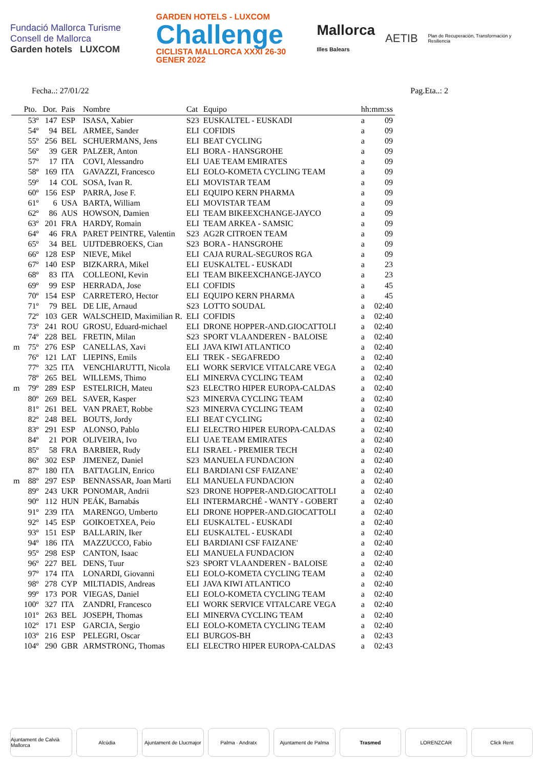Fundació Mallorca Turisme
Consell de Mallorca
Garden hotels LUXCOM
GARDEN HOTELS - LUXCOM
Challenge
CICLISTA MALLORCA XXXI 26-30 GENER 2022
Mallorca
Illes Balears
AETIB
Plan de Recuperación, Transformación y Resiliencia
Fecha..: 27/01/22 Pag.Eta..: 2
| | Pto. | Dor. | Pais | Nombre | Cat | Equipo | hh:mm:ss | |
| --- | --- | --- | --- | --- | --- | --- | --- | --- |
| | 53º | 147 | ESP | ISASA, Xabier | S23 | EUSKALTEL - EUSKADI | a | 09 |
| | 54º | 94 | BEL | ARMEE, Sander | ELI | COFIDIS | a | 09 |
| | 55º | 256 | BEL | SCHUERMANS, Jens | ELI | BEAT CYCLING | a | 09 |
| | 56º | 39 | GER | PALZER, Anton | ELI | BORA - HANSGROHE | a | 09 |
| | 57º | 17 | ITA | COVI, Alessandro | ELI | UAE TEAM EMIRATES | a | 09 |
| | 58º | 169 | ITA | GAVAZZI, Francesco | ELI | EOLO-KOMETA CYCLING TEAM | a | 09 |
| | 59º | 14 | COL | SOSA, Ivan R. | ELI | MOVISTAR TEAM | a | 09 |
| | 60º | 156 | ESP | PARRA, Jose F. | ELI | EQUIPO KERN PHARMA | a | 09 |
| | 61º | 6 | USA | BARTA, William | ELI | MOVISTAR TEAM | a | 09 |
| | 62º | 86 | AUS | HOWSON, Damien | ELI | TEAM BIKEEXCHANGE-JAYCO | a | 09 |
| | 63º | 201 | FRA | HARDY, Romain | ELI | TEAM ARKEA - SAMSIC | a | 09 |
| | 64º | 46 | FRA | PARET PEINTRE, Valentin | S23 | AG2R CITROEN TEAM | a | 09 |
| | 65º | 34 | BEL | UIJTDEBROEKS, Cian | S23 | BORA - HANSGROHE | a | 09 |
| | 66º | 128 | ESP | NIEVE, Mikel | ELI | CAJA RURAL-SEGUROS RGA | a | 09 |
| | 67º | 140 | ESP | BIZKARRA, Mikel | ELI | EUSKALTEL - EUSKADI | a | 23 |
| | 68º | 83 | ITA | COLLEONI, Kevin | ELI | TEAM BIKEEXCHANGE-JAYCO | a | 23 |
| | 69º | 99 | ESP | HERRADA, Jose | ELI | COFIDIS | a | 45 |
| | 70º | 154 | ESP | CARRETERO, Hector | ELI | EQUIPO KERN PHARMA | a | 45 |
| | 71º | 79 | BEL | DE LIE, Arnaud | S23 | LOTTO SOUDAL | a | 02:40 |
| | 72º | 103 | GER | WALSCHEID, Maximilian R. | ELI | COFIDIS | a | 02:40 |
| | 73º | 241 | ROU | GROSU, Eduard-michael | ELI | DRONE HOPPER-AND.GIOCATTOLI | a | 02:40 |
| | 74º | 228 | BEL | FRETIN, Milan | S23 | SPORT VLAANDEREN - BALOISE | a | 02:40 |
| m | 75º | 276 | ESP | CANELLAS, Xavi | ELI | JAVA KIWI ATLANTICO | a | 02:40 |
| | 76º | 121 | LAT | LIEPINS, Emils | ELI | TREK - SEGAFREDO | a | 02:40 |
| | 77º | 325 | ITA | VENCHIARUTTI, Nicola | ELI | WORK SERVICE VITALCARE VEGA | a | 02:40 |
| | 78º | 265 | BEL | WILLEMS, Thimo | ELI | MINERVA CYCLING TEAM | a | 02:40 |
| m | 79º | 289 | ESP | ESTELRICH, Mateu | S23 | ELECTRO HIPER EUROPA-CALDAS | a | 02:40 |
| | 80º | 269 | BEL | SAVER, Kasper | S23 | MINERVA CYCLING TEAM | a | 02:40 |
| | 81º | 261 | BEL | VAN PRAET, Robbe | S23 | MINERVA CYCLING TEAM | a | 02:40 |
| | 82º | 248 | BEL | BOUTS, Jordy | ELI | BEAT CYCLING | a | 02:40 |
| | 83º | 291 | ESP | ALONSO, Pablo | ELI | ELECTRO HIPER EUROPA-CALDAS | a | 02:40 |
| | 84º | 21 | POR | OLIVEIRA, Ivo | ELI | UAE TEAM EMIRATES | a | 02:40 |
| | 85º | 58 | FRA | BARBIER, Rudy | ELI | ISRAEL - PREMIER TECH | a | 02:40 |
| | 86º | 302 | ESP | JIMENEZ, Daniel | S23 | MANUELA FUNDACION | a | 02:40 |
| | 87º | 180 | ITA | BATTAGLIN, Enrico | ELI | BARDIANI CSF FAIZANE' | a | 02:40 |
| m | 88º | 297 | ESP | BENNASSAR, Joan Marti | ELI | MANUELA FUNDACION | a | 02:40 |
| | 89º | 243 | UKR | PONOMAR, Andrii | S23 | DRONE HOPPER-AND.GIOCATTOLI | a | 02:40 |
| | 90º | 112 | HUN | PEÁK, Barnabás | ELI | INTERMARCHÉ - WANTY - GOBERT | a | 02:40 |
| | 91º | 239 | ITA | MARENGO, Umberto | ELI | DRONE HOPPER-AND.GIOCATTOLI | a | 02:40 |
| | 92º | 145 | ESP | GOIKOETXEA, Peio | ELI | EUSKALTEL - EUSKADI | a | 02:40 |
| | 93º | 151 | ESP | BALLARIN, Iker | ELI | EUSKALTEL - EUSKADI | a | 02:40 |
| | 94º | 186 | ITA | MAZZUCCO, Fabio | ELI | BARDIANI CSF FAIZANE' | a | 02:40 |
| | 95º | 298 | ESP | CANTON, Isaac | ELI | MANUELA FUNDACION | a | 02:40 |
| | 96º | 227 | BEL | DENS, Tuur | S23 | SPORT VLAANDEREN - BALOISE | a | 02:40 |
| | 97º | 174 | ITA | LONARDI, Giovanni | ELI | EOLO-KOMETA CYCLING TEAM | a | 02:40 |
| | 98º | 278 | CYP | MILTIADIS, Andreas | ELI | JAVA KIWI ATLANTICO | a | 02:40 |
| | 99º | 173 | POR | VIEGAS, Daniel | ELI | EOLO-KOMETA CYCLING TEAM | a | 02:40 |
| | 100º | 327 | ITA | ZANDRI, Francesco | ELI | WORK SERVICE VITALCARE VEGA | a | 02:40 |
| | 101º | 263 | BEL | JOSEPH, Thomas | ELI | MINERVA CYCLING TEAM | a | 02:40 |
| | 102º | 171 | ESP | GARCIA, Sergio | ELI | EOLO-KOMETA CYCLING TEAM | a | 02:40 |
| | 103º | 216 | ESP | PELEGRI, Oscar | ELI | BURGOS-BH | a | 02:43 |
| | 104º | 290 | GBR | ARMSTRONG, Thomas | ELI | ELECTRO HIPER EUROPA-CALDAS | a | 02:43 |
Ajuntament de Calvià Mallorca Alcúdia Ajuntament de Llucmajor Palma · Andratx Ajuntament de Palma Trasmed LORENZCAR Click Rent